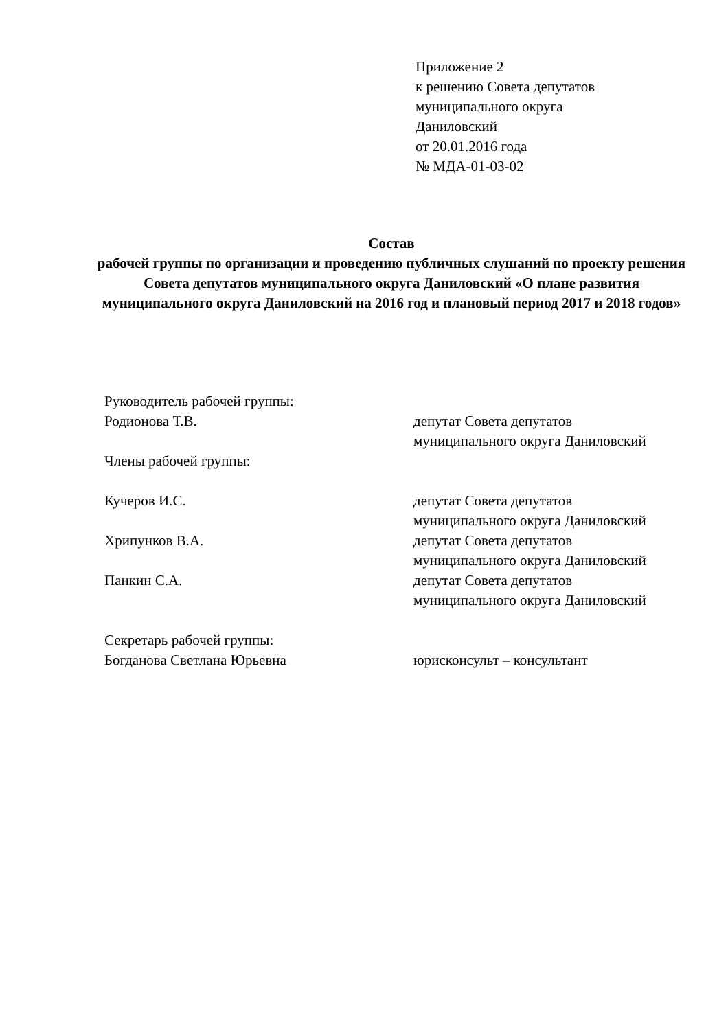Приложение 2
к решению Совета депутатов
муниципального округа
Даниловский
от 20.01.2016 года
№ МДА-01-03-02
Состав
рабочей группы по организации и проведению публичных слушаний по проекту решения Совета депутатов муниципального округа Даниловский «О плане развития муниципального округа Даниловский на 2016 год и плановый период 2017 и 2018 годов»
Руководитель рабочей группы:
Родионова Т.В. депутат Совета депутатов
муниципального округа Даниловский
Члены рабочей группы:
Кучеров И.С. депутат Совета депутатов
муниципального округа Даниловский
Хрипунков В.А. депутат Совета депутатов
муниципального округа Даниловский
Панкин С.А. депутат Совета депутатов
муниципального округа Даниловский
Секретарь рабочей группы:
Богданова Светлана Юрьевна юрисконсульт – консультант